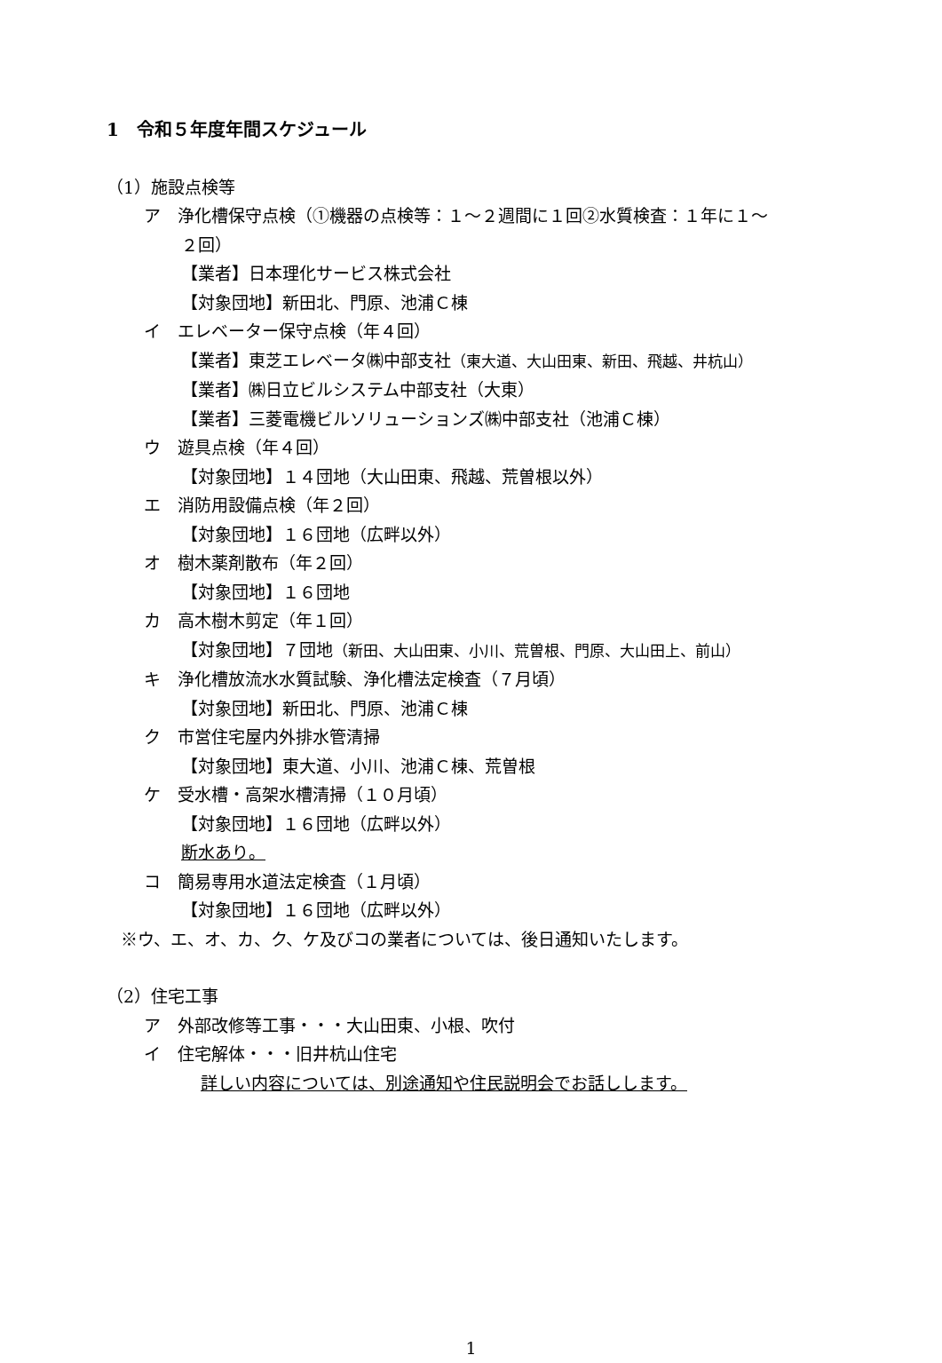1　令和５年度年間スケジュール
（1）施設点検等
ア　浄化槽保守点検（①機器の点検等：１～２週間に１回②水質検査：１年に１～
２回）
【業者】日本理化サービス株式会社
【対象団地】新田北、門原、池浦Ｃ棟
イ　エレベーター保守点検（年４回）
【業者】東芝エレベータ㈱中部支社（東大道、大山田東、新田、飛越、井杭山）
【業者】㈱日立ビルシステム中部支社（大東）
【業者】三菱電機ビルソリューションズ㈱中部支社（池浦Ｃ棟）
ウ　遊具点検（年４回）
【対象団地】１４団地（大山田東、飛越、荒曽根以外）
エ　消防用設備点検（年２回）
【対象団地】１６団地（広畔以外）
オ　樹木薬剤散布（年２回）
【対象団地】１６団地
カ　高木樹木剪定（年１回）
【対象団地】７団地（新田、大山田東、小川、荒曽根、門原、大山田上、前山）
キ　浄化槽放流水水質試験、浄化槽法定検査（７月頃）
【対象団地】新田北、門原、池浦Ｃ棟
ク　市営住宅屋内外排水管清掃
【対象団地】東大道、小川、池浦Ｃ棟、荒曽根
ケ　受水槽・高架水槽清掃（１０月頃）
【対象団地】１６団地（広畔以外）
断水あり。
コ　簡易専用水道法定検査（１月頃）
【対象団地】１６団地（広畔以外）
※ウ、エ、オ、カ、ク、ケ及びコの業者については、後日通知いたします。
（2）住宅工事
ア　外部改修等工事・・・大山田東、小根、吹付
イ　住宅解体・・・旧井杭山住宅
詳しい内容については、別途通知や住民説明会でお話しします。
1